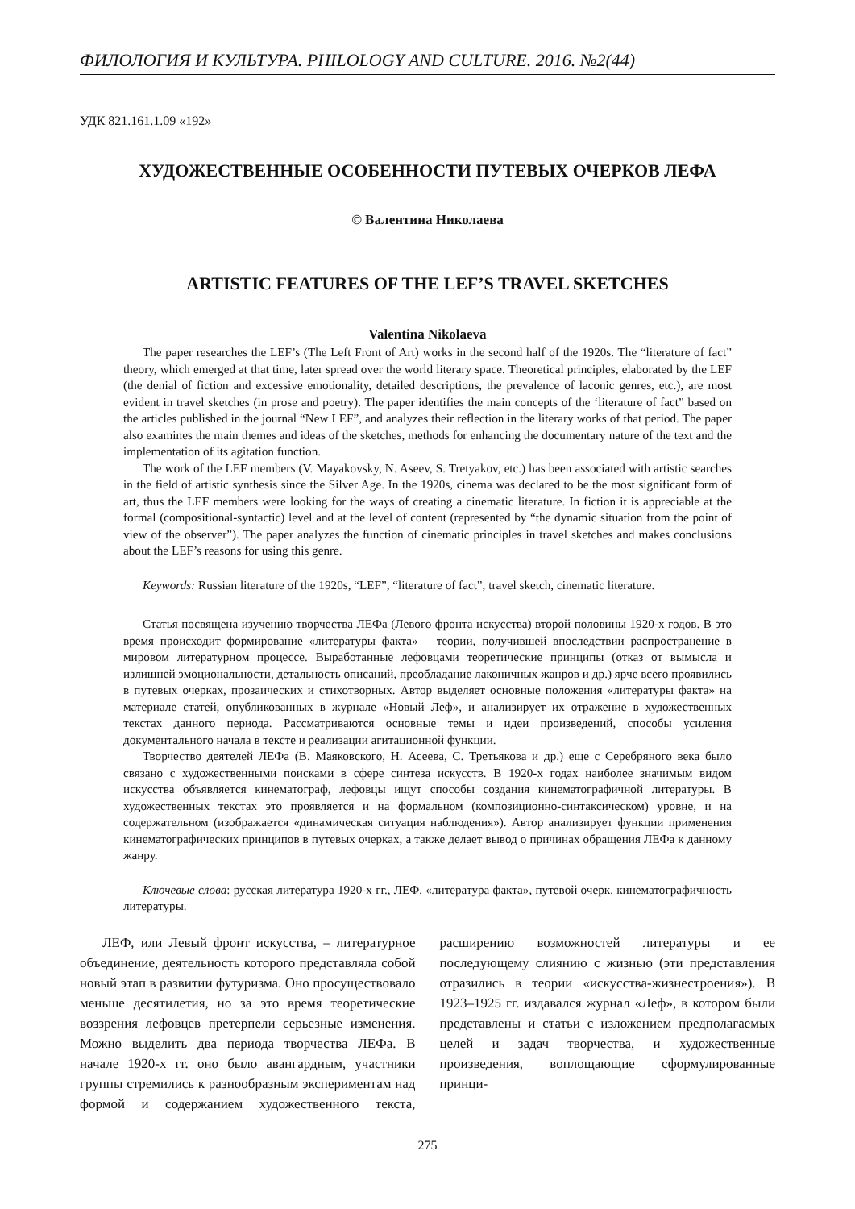ФИЛОЛОГИЯ И КУЛЬТУРА. PHILOLOGY AND CULTURE. 2016. №2(44)
УДК 821.161.1.09 «192»
ХУДОЖЕСТВЕННЫЕ ОСОБЕННОСТИ ПУТЕВЫХ ОЧЕРКОВ ЛЕФА
© Валентина Николаева
ARTISTIC FEATURES OF THE LEF’S TRAVEL SKETCHES
Valentina Nikolaeva
The paper researches the LEF’s (The Left Front of Art) works in the second half of the 1920s. The “literature of fact” theory, which emerged at that time, later spread over the world literary space. Theoretical principles, elaborated by the LEF (the denial of fiction and excessive emotionality, detailed descriptions, the prevalence of laconic genres, etc.), are most evident in travel sketches (in prose and poetry). The paper identifies the main concepts of the ‘literature of fact” based on the articles published in the journal “New LEF”, and analyzes their reflection in the literary works of that period. The paper also examines the main themes and ideas of the sketches, methods for enhancing the documentary nature of the text and the implementation of its agitation function.
The work of the LEF members (V. Mayakovsky, N. Aseev, S. Tretyakov, etc.) has been associated with artistic searches in the field of artistic synthesis since the Silver Age. In the 1920s, cinema was declared to be the most significant form of art, thus the LEF members were looking for the ways of creating a cinematic literature. In fiction it is appreciable at the formal (compositional-syntactic) level and at the level of content (represented by “the dynamic situation from the point of view of the observer”). The paper analyzes the function of cinematic principles in travel sketches and makes conclusions about the LEF’s reasons for using this genre.
Keywords: Russian literature of the 1920s, “LEF”, “literature of fact”, travel sketch, cinematic literature.
Статья посвящена изучению творчества ЛЕФа (Левого фронта искусства) второй половины 1920-х годов. В это время происходит формирование «литературы факта» – теории, получившей впоследствии распространение в мировом литературном процессе. Выработанные лефовцами теоретические принципы (отказ от вымысла и излишней эмоциональности, детальность описаний, преобладание лаконичных жанров и др.) ярче всего проявились в путевых очерках, прозаических и стихотворных. Автор выделяет основные положения «литературы факта» на материале статей, опубликованных в журнале «Новый Леф», и анализирует их отражение в художественных текстах данного периода. Рассматриваются основные темы и идеи произведений, способы усиления документального начала в тексте и реализации агитационной функции.
Творчество деятелей ЛЕФа (В. Маяковского, Н. Асеева, С. Третьякова и др.) еще с Серебряного века было связано с художественными поисками в сфере синтеза искусств. В 1920-х годах наиболее значимым видом искусства объявляется кинематограф, лефовцы ищут способы создания кинематографичной литературы. В художественных текстах это проявляется и на формальном (композиционно-синтаксическом) уровне, и на содержательном (изображается «динамическая ситуация наблюдения»). Автор анализирует функции применения кинематографических принципов в путевых очерках, а также делает вывод о причинах обращения ЛЕФа к данному жанру.
Ключевые слова: русская литература 1920-х гг., ЛЕФ, «литература факта», путевой очерк, кинематографичность литературы.
ЛЕФ, или Левый фронт искусства, – литературное объединение, деятельность которого представляла собой новый этап в развитии футуризма. Оно просуществовало меньше десятилетия, но за это время теоретические воззрения лефовцев претерпели серьезные изменения. Можно выделить два периода творчества ЛЕФа. В начале 1920-х гг. оно было авангардным, участники группы стремились к разнообразным экспериментам над формой и содержанием художественного текста, расширению возможностей литературы и ее последующему слиянию с жизнью (эти представления отразились в теории «искусства-жизнестроения»). В 1923–1925 гг. издавался журнал «Леф», в котором были представлены и статьи с изложением предполагаемых целей и задач творчества, и художественные произведения, воплощающие сформулированные принци-
275